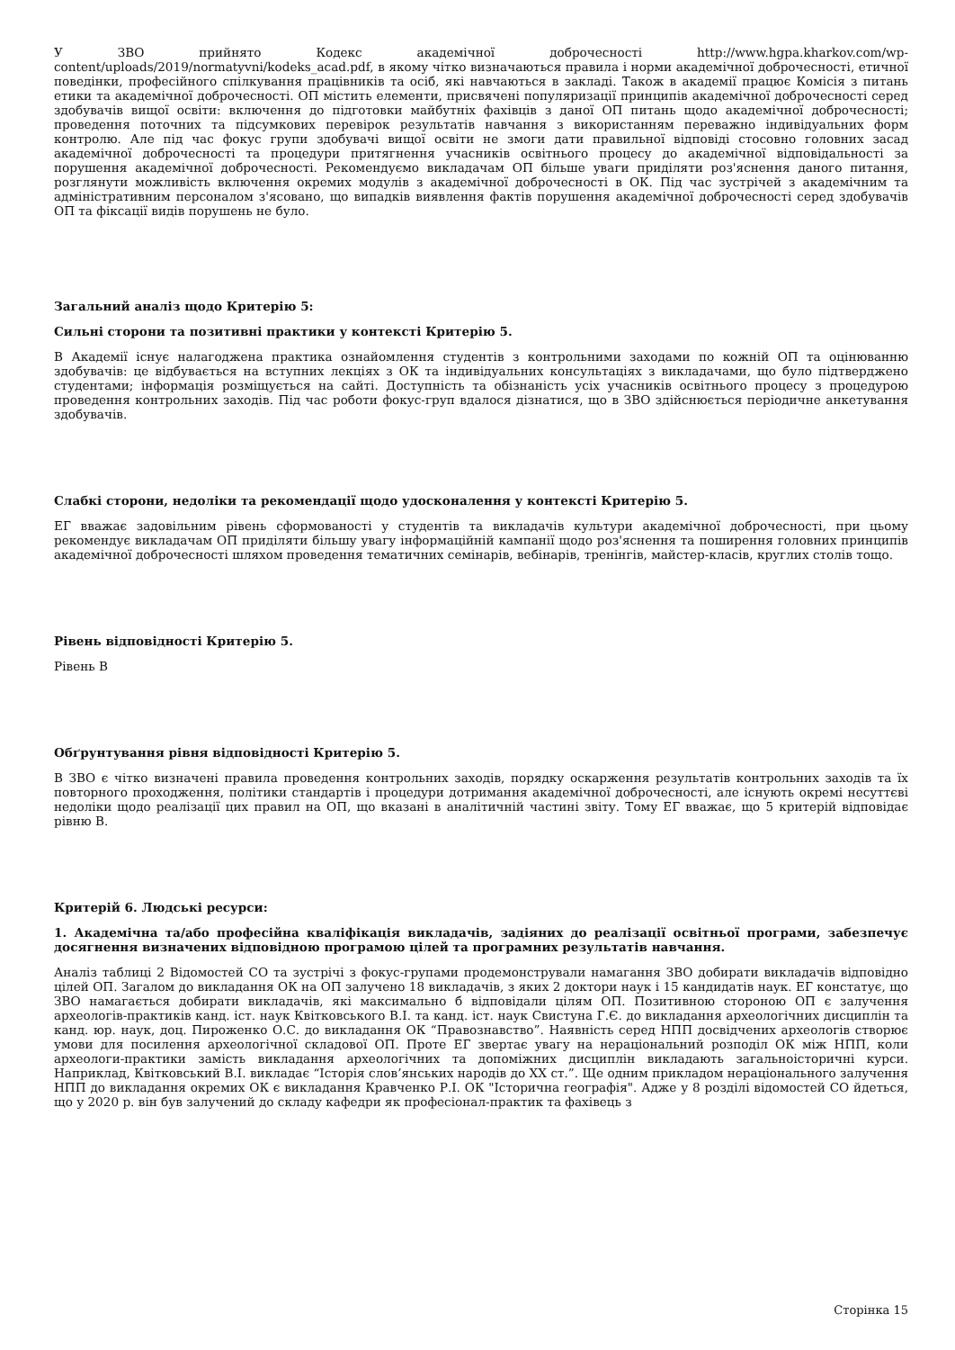У ЗВО прийнято Кодекс академічної доброчесності http://www.hgpa.kharkov.com/wp-content/uploads/2019/normatyvni/kodeks_acad.pdf, в якому чітко визначаються правила і норми академічної доброчесності, етичної поведінки, професійного спілкування працівників та осіб, які навчаються в закладі. Також в академії працює Комісія з питань етики та академічної доброчесності. ОП містить елементи, присвячені популяризації принципів академічної доброчесності серед здобувачів вищої освіти: включення до підготовки майбутніх фахівців з даної ОП питань щодо академічної доброчесності; проведення поточних та підсумкових перевірок результатів навчання з використанням переважно індивідуальних форм контролю. Але під час фокус групи здобувачі вищої освіти не змоги дати правильної відповіді стосовно головних засад академічної доброчесності та процедури притягнення учасників освітнього процесу до академічної відповідальності за порушення академічної доброчесності. Рекомендуємо викладачам ОП більше уваги приділяти роз'яснення даного питання, розглянути можливість включення окремих модулів з академічної доброчесності в ОК. Під час зустрічей з академічним та адміністративним персоналом з'ясовано, що випадків виявлення фактів порушення академічної доброчесності серед здобувачів ОП та фіксації видів порушень не було.
Загальний аналіз щодо Критерію 5:
Сильні сторони та позитивні практики у контексті Критерію 5.
В Академії існує налагоджена практика ознайомлення студентів з контрольними заходами по кожній ОП та оцінюванню здобувачів: це відбувається на вступних лекціях з ОК та індивідуальних консультаціях з викладачами, що було підтверджено студентами; інформація розміщується на сайті. Доступність та обізнаність усіх учасників освітнього процесу з процедурою проведення контрольних заходів. Під час роботи фокус-груп вдалося дізнатися, що в ЗВО здійснюється періодичне анкетування здобувачів.
Слабкі сторони, недоліки та рекомендації щодо удосконалення у контексті Критерію 5.
ЕГ вважає задовільним рівень сформованості у студентів та викладачів культури академічної доброчесності, при цьому рекомендує викладачам ОП приділяти більшу увагу інформаційній кампанії щодо роз'яснення та поширення головних принципів академічної доброчесності шляхом проведення тематичних семінарів, вебінарів, тренінгів, майстер-класів, круглих столів тощо.
Рівень відповідності Критерію 5.
Рівень B
Обґрунтування рівня відповідності Критерію 5.
В ЗВО є чітко визначені правила проведення контрольних заходів, порядку оскарження результатів контрольних заходів та їх повторного проходження, політики стандартів і процедури дотримання академічної доброчесності, але існують окремі несуттєві недоліки щодо реалізації цих правил на ОП, що вказані в аналітичній частині звіту. Тому ЕГ вважає, що 5 критерій відповідає рівню В.
Критерій 6. Людські ресурси:
1. Академічна та/або професійна кваліфікація викладачів, задіяних до реалізації освітньої програми, забезпечує досягнення визначених відповідною програмою цілей та програмних результатів навчання.
Аналіз таблиці 2 Відомостей СО та зустрічі з фокус-групами продемонстрували намагання ЗВО добирати викладачів відповідно цілей ОП. Загалом до викладання ОК на ОП залучено 18 викладачів, з яких 2 доктори наук і 15 кандидатів наук. ЕГ констатує, що ЗВО намагається добирати викладачів, які максимально б відповідали цілям ОП. Позитивною стороною ОП є залучення археологів-практиків канд. іст. наук Квітковського В.І. та канд. іст. наук Свистуна Г.Є. до викладання археологічних дисциплін та канд. юр. наук, доц. Пироженко О.С. до викладання ОК “Правознавство”. Наявність серед НПП досвідчених археологів створює умови для посилення археологічної складової ОП. Проте ЕГ звертає увагу на нераціональний розподіл ОК між НПП, коли археологи-практики замість викладання археологічних та допоміжних дисциплін викладають загальноісторичні курси. Наприклад, Квітковський В.І. викладає “Історія слов’янських народів до ХХ ст.”. Ще одним прикладом нераціонального залучення НПП до викладання окремих ОК є викладання Кравченко Р.І. ОК "Історична географія". Адже у 8 розділі відомостей СО йдеться, що у 2020 р. він був залучений до складу кафедри як професіонал-практик та фахівець з
Сторінка 15